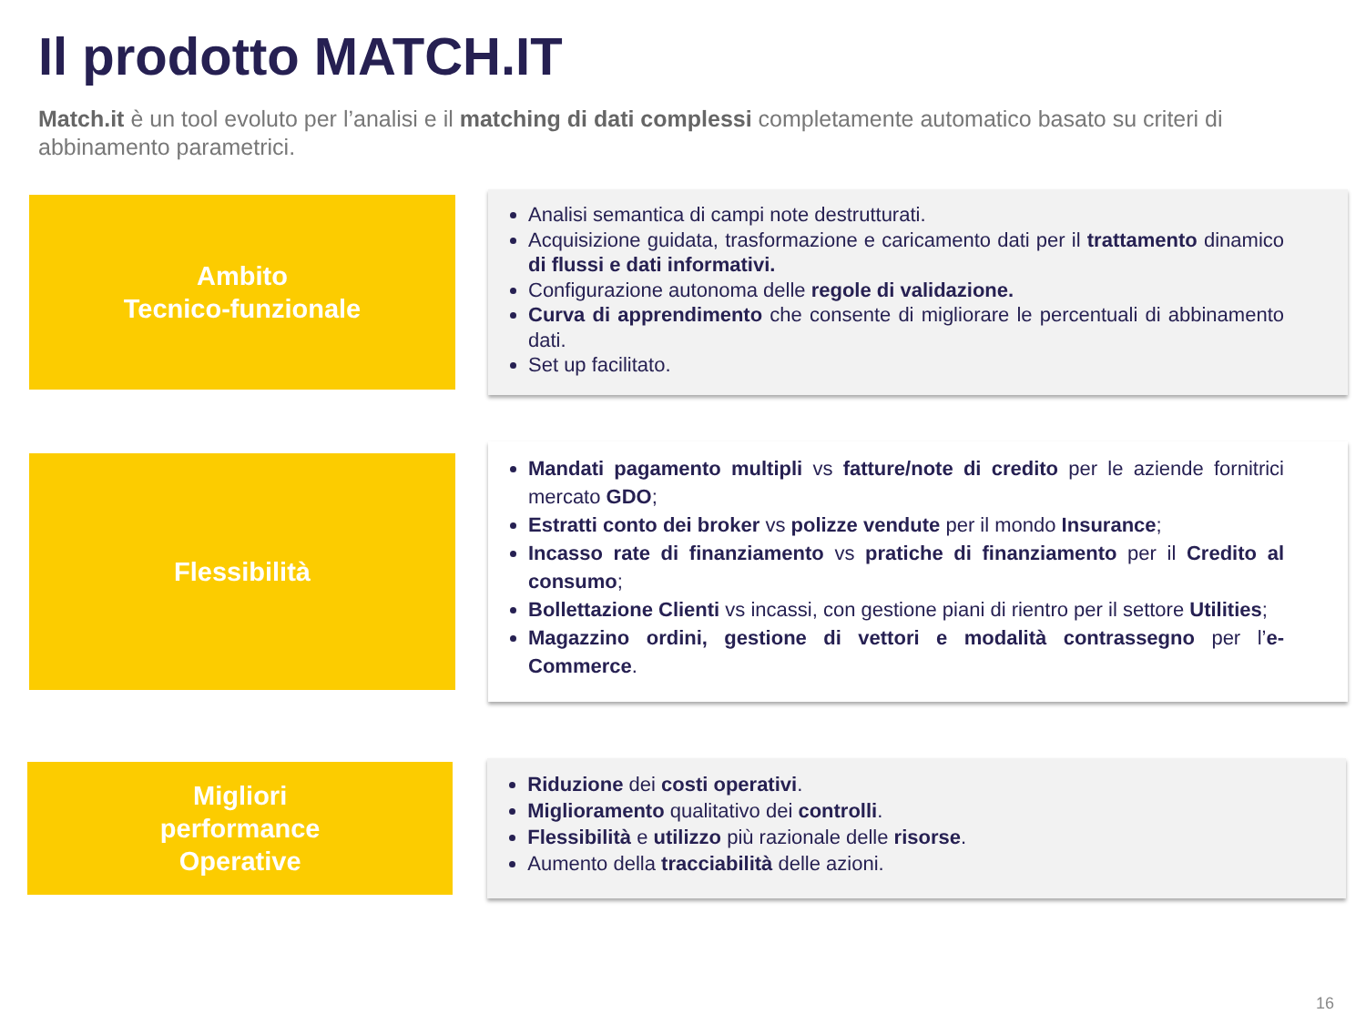Il prodotto MATCH.IT
Match.it è un tool evoluto per l’analisi e il matching di dati complessi completamente automatico basato su criteri di abbinamento parametrici.
Ambito
Tecnico-funzionale
Analisi semantica di campi note destrutturati.
Acquisizione guidata, trasformazione e caricamento dati per il trattamento dinamico di flussi e dati informativi.
Configurazione autonoma delle regole di validazione.
Curva di apprendimento che consente di migliorare le percentuali di abbinamento dati.
Set up facilitato.
Flessibilità
Mandati pagamento multipli vs fatture/note di credito per le aziende fornitrici mercato GDO;
Estratti conto dei broker vs polizze vendute per il mondo Insurance;
Incasso rate di finanziamento vs pratiche di finanziamento per il Credito al consumo;
Bollettazione Clienti vs incassi, con gestione piani di rientro per il settore Utilities;
Magazzino ordini, gestione di vettori e modalità contrassegno per l’e-Commerce.
Migliori
performance
Operative
Riduzione dei costi operativi.
Miglioramento qualitativo dei controlli.
Flessibilità e utilizzo più razionale delle risorse.
Aumento della tracciabilità delle azioni.
16